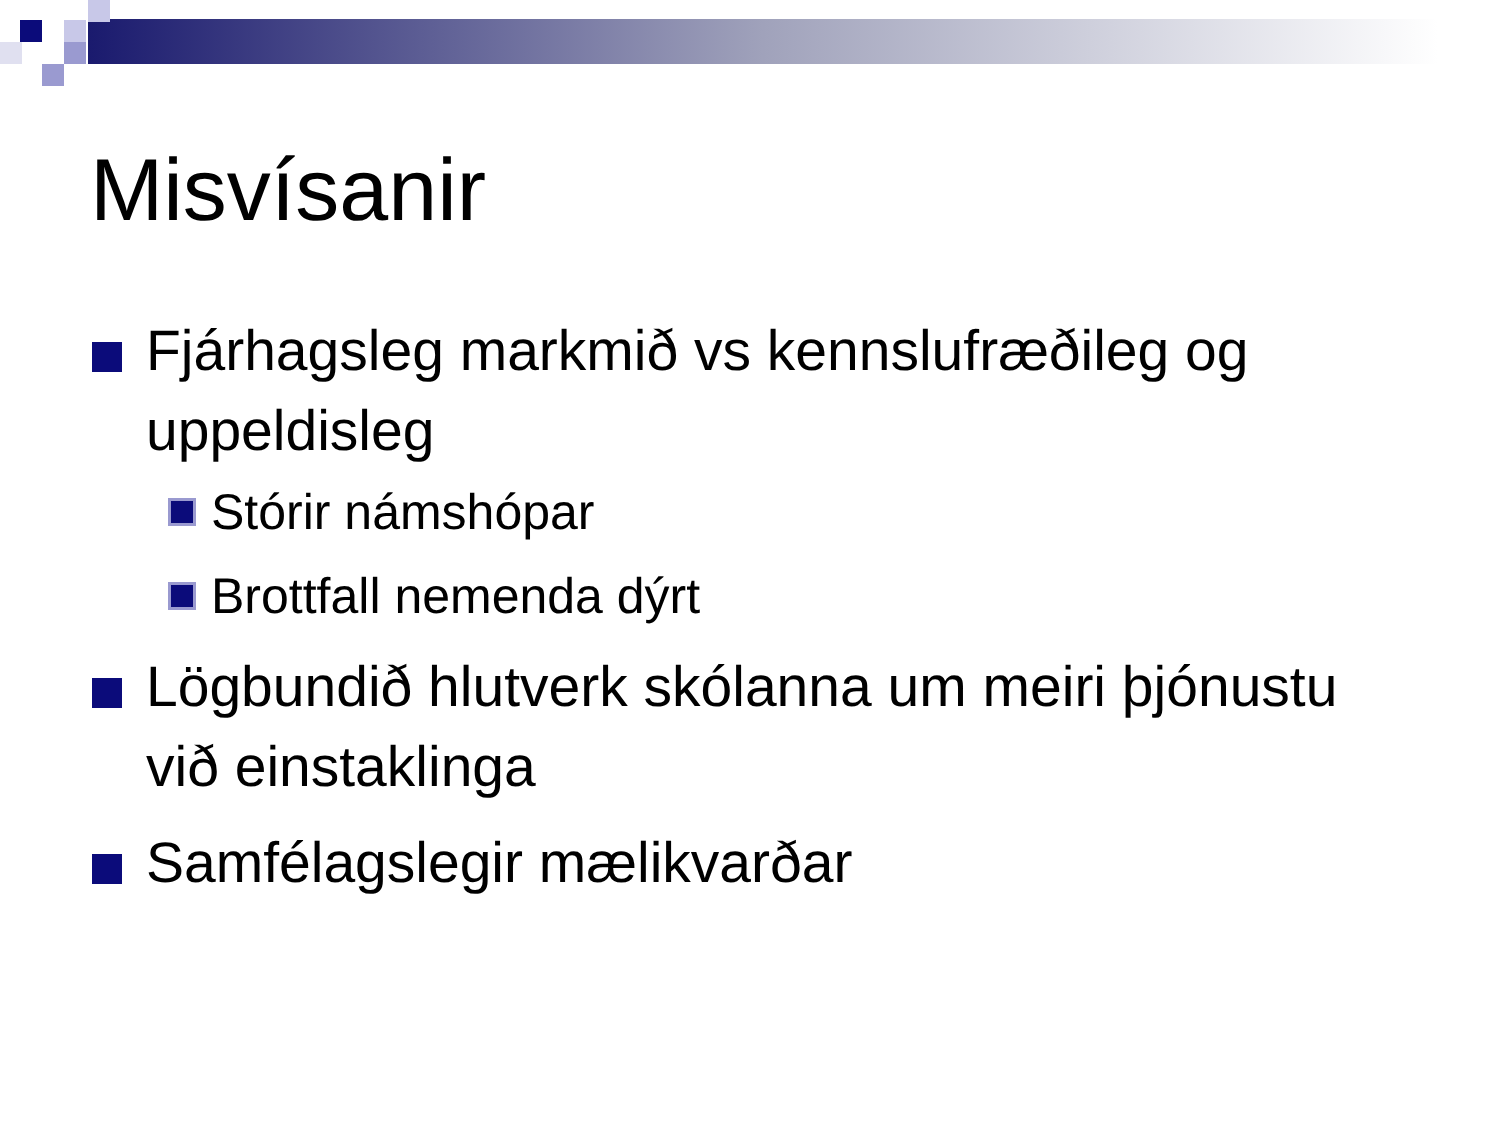Misvísanir
Fjárhagsleg markmið vs kennslufræðileg og uppeldisleg
Stórir námshópar
Brottfall nemenda dýrt
Lögbundið hlutverk skólanna um meiri þjónustu við einstaklinga
Samfélagslegir mælikvarðar